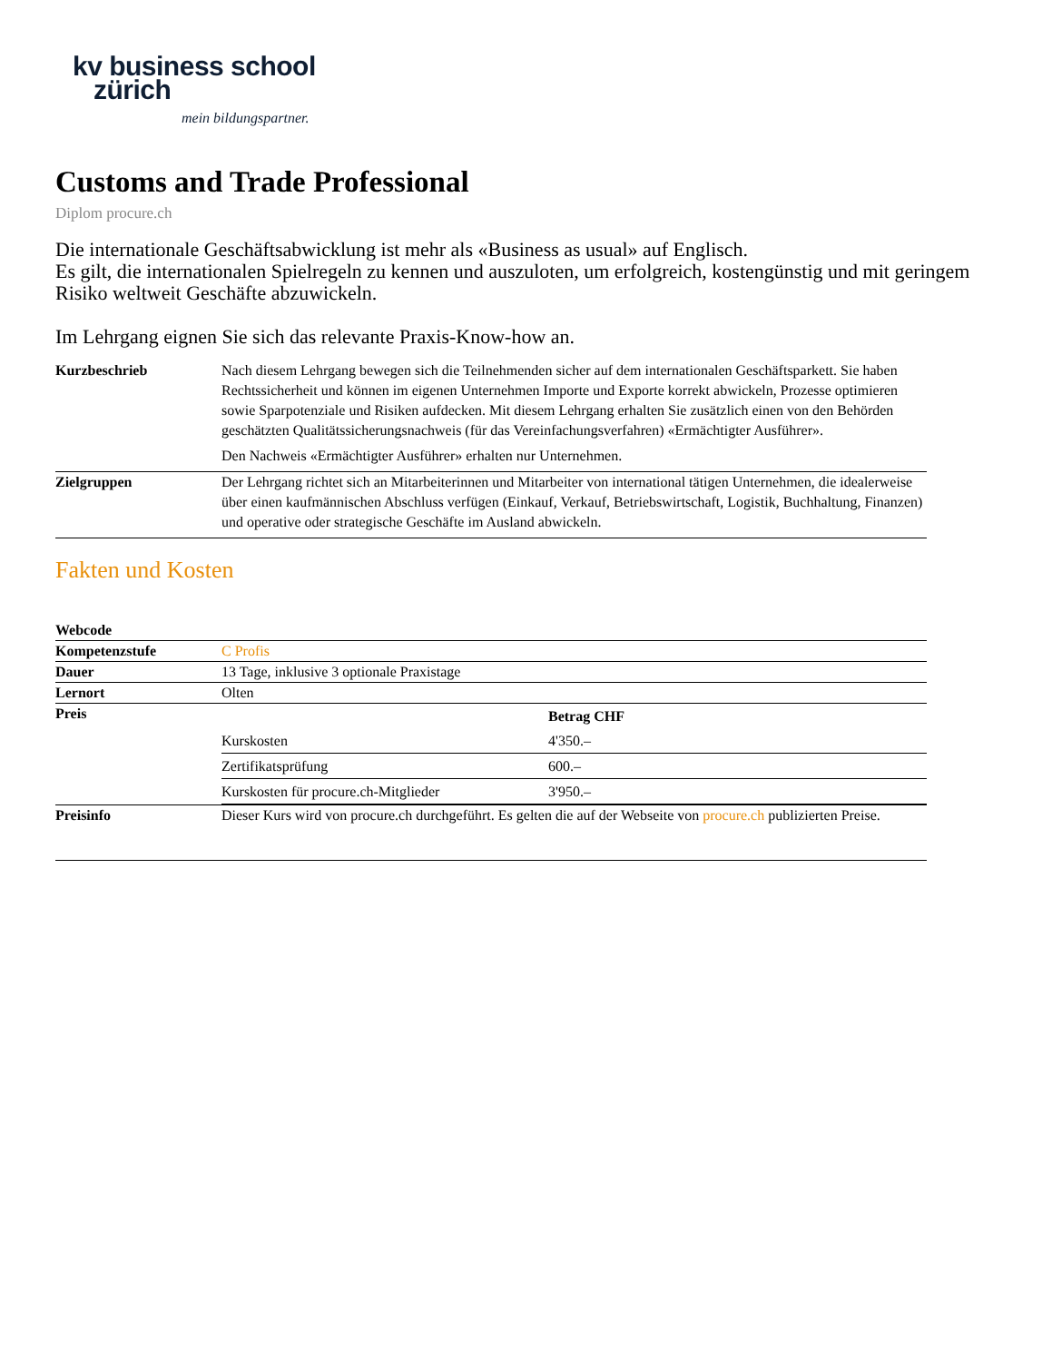kv business school
zürich
mein bildungspartner.
Customs and Trade Professional
Diplom procure.ch
Die internationale Geschäftsabwicklung ist mehr als «Business as usual» auf Englisch.
Es gilt, die internationalen Spielregeln zu kennen und auszuloten, um erfolgreich, kostengünstig und mit geringem Risiko weltweit Geschäfte abzuwickeln.
Im Lehrgang eignen Sie sich das relevante Praxis-Know-how an.
| Kurzbeschrieb | Nach diesem Lehrgang bewegen sich die Teilnehmenden sicher auf dem internationalen Geschäftsparkett. Sie haben Rechtssicherheit und können im eigenen Unternehmen Importe und Exporte korrekt abwickeln, Prozesse optimieren sowie Sparpotenziale und Risiken aufdecken. Mit diesem Lehrgang erhalten Sie zusätzlich einen von den Behörden geschätzten Qualitätssicherungsnachweis (für das Vereinfachungsverfahren) «Ermächtigter Ausführer». Den Nachweis «Ermächtigter Ausführer» erhalten nur Unternehmen. |
| Zielgruppen | Der Lehrgang richtet sich an Mitarbeiterinnen und Mitarbeiter von international tätigen Unternehmen, die idealerweise über einen kaufmännischen Abschluss verfügen (Einkauf, Verkauf, Betriebswirtschaft, Logistik, Buchhaltung, Finanzen) und operative oder strategische Geschäfte im Ausland abwickeln. |
Fakten und Kosten
| Webcode | |
| Kompetenzstufe | C Profis |
| Dauer | 13 Tage, inklusive 3 optionale Praxistage |
| Lernort | Olten |
| Preis | / / Betrag CHF / / --- / --- / / Kurskosten / 4'350.– / / Zertifikatsprüfung / 600.– / / Kurskosten für procure.ch-Mitglieder / 3'950.– / |
| Preisinfo | Dieser Kurs wird von procure.ch durchgeführt. Es gelten die auf der Webseite von procure.ch publizierten Preise. |